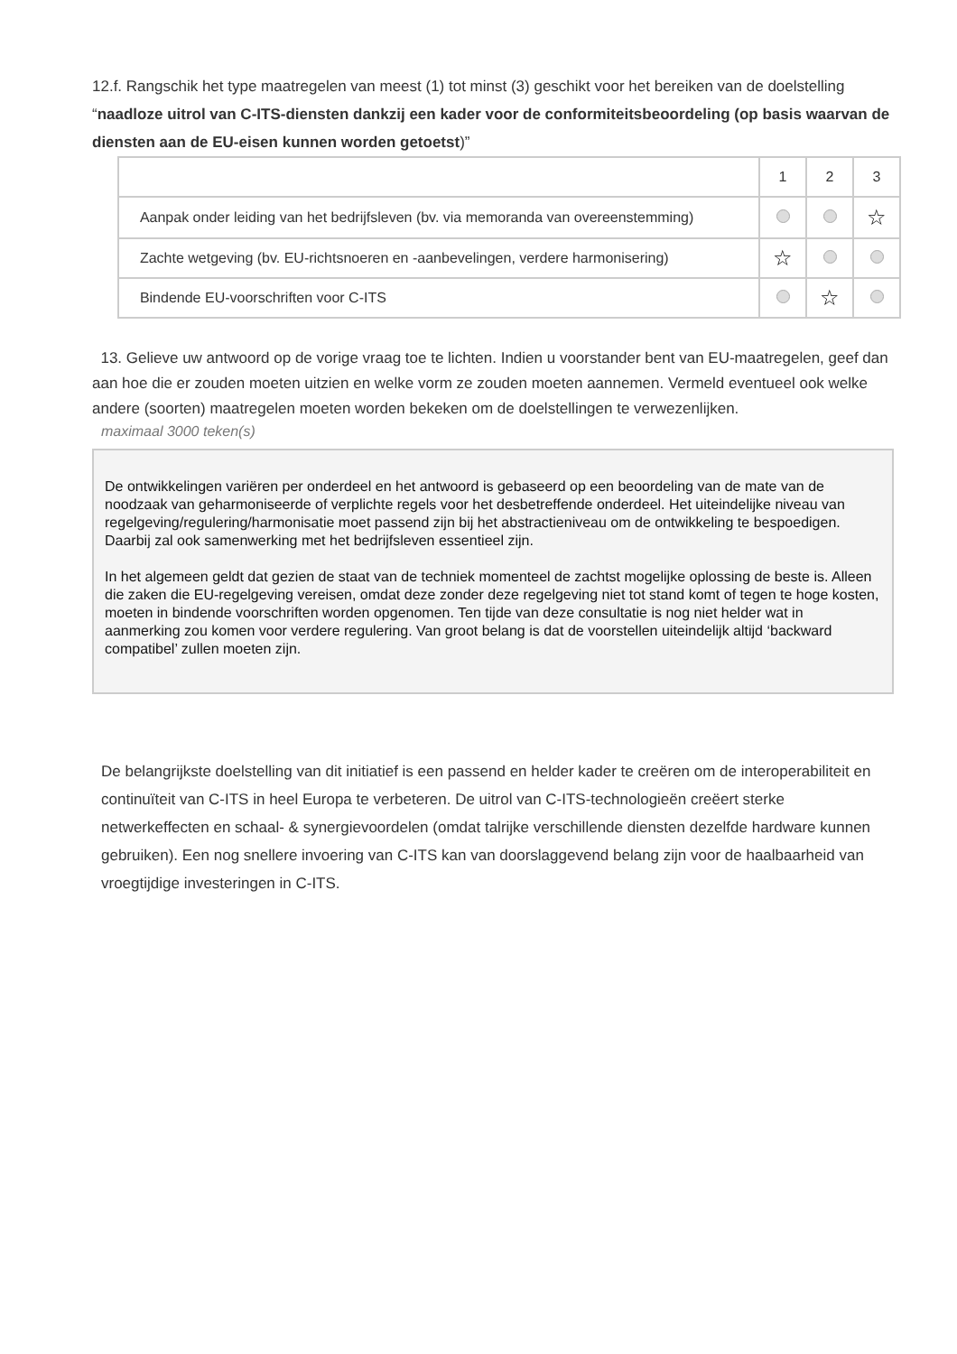12.f. Rangschik het type maatregelen van meest (1) tot minst (3) geschikt voor het bereiken van de doelstelling “naadloze uitrol van C-ITS-diensten dankzij een kader voor de conformiteitsbeoordeling (op basis waarvan de diensten aan de EU-eisen kunnen worden getoetst)”
| | 1 | 2 | 3 |
| Aanpak onder leiding van het bedrijfsleven (bv. via memoranda van overeenstemming) | | | ☆ |
| Zachte wetgeving (bv. EU-richtsnoeren en -aanbevelingen, verdere harmonisering) | ☆ | | |
| Bindende EU-voorschriften voor C-ITS | | ☆ | |
13. Gelieve uw antwoord op de vorige vraag toe te lichten. Indien u voorstander bent van EU-maatregelen, geef dan aan hoe die er zouden moeten uitzien en welke vorm ze zouden moeten aannemen. Vermeld eventueel ook welke andere (soorten) maatregelen moeten worden bekeken om de doelstellingen te verwezenlijken.
maximaal 3000 teken(s)
De ontwikkelingen variëren per onderdeel en het antwoord is gebaseerd op een beoordeling van de mate van de noodzaak van geharmoniseerde of verplichte regels voor het desbetreffende onderdeel. Het uiteindelijke niveau van regelgeving/regulering/harmonisatie moet passend zijn bij het abstractieniveau om de ontwikkeling te bespoedigen. Daarbij zal ook samenwerking met het bedrijfsleven essentieel zijn.
In het algemeen geldt dat gezien de staat van de techniek momenteel de zachtst mogelijke oplossing de beste is. Alleen die zaken die EU-regelgeving vereisen, omdat deze zonder deze regelgeving niet tot stand komt of tegen te hoge kosten, moeten in bindende voorschriften worden opgenomen. Ten tijde van deze consultatie is nog niet helder wat in aanmerking zou komen voor verdere regulering. Van groot belang is dat de voorstellen uiteindelijk altijd ‘backward compatibel’ zullen moeten zijn.
De belangrijkste doelstelling van dit initiatief is een passend en helder kader te creëren om de interoperabiliteit en continuïteit van C-ITS in heel Europa te verbeteren. De uitrol van C-ITS-technologieën creëert sterke netwerkeffecten en schaal- & synergievoordelen (omdat talrijke verschillende diensten dezelfde hardware kunnen gebruiken). Een nog snellere invoering van C-ITS kan van doorslaggevend belang zijn voor de haalbaarheid van vroegtijdige investeringen in C-ITS.